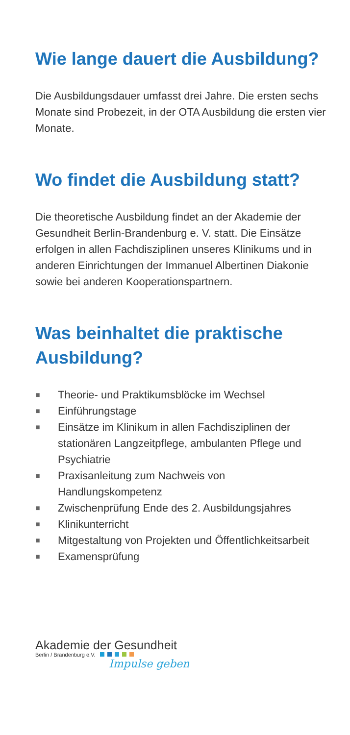Wie lange dauert die Ausbildung?
Die Ausbildungsdauer umfasst drei Jahre. Die ersten sechs Monate sind Probezeit, in der OTA Ausbildung die ersten vier Monate.
Wo findet die Ausbildung statt?
Die theoretische Ausbildung findet an der Akademie der Gesundheit Berlin-Brandenburg e. V. statt. Die Einsätze erfolgen in allen Fachdisziplinen unseres Klinikums und in anderen Einrichtungen der Immanuel Albertinen Diakonie sowie bei anderen Kooperationspartnern.
Was beinhaltet die praktische Ausbildung?
■ Theorie- und Praktikumsblöcke im Wechsel
■ Einführungstage
■ Einsätze im Klinikum in allen Fachdisziplinen der stationären Langzeitpflege, ambulanten Pflege und Psychiatrie
■ Praxisanleitung zum Nachweis von Handlungskompetenz
■ Zwischenprüfung Ende des 2. Ausbildungsjahres
■ Klinikunterricht
■ Mitgestaltung von Projekten und Öffentlichkeitsarbeit
■ Examensprüfung
Akademie der Gesundheit
Berlin / Brandenburg e.V.
Impulse geben